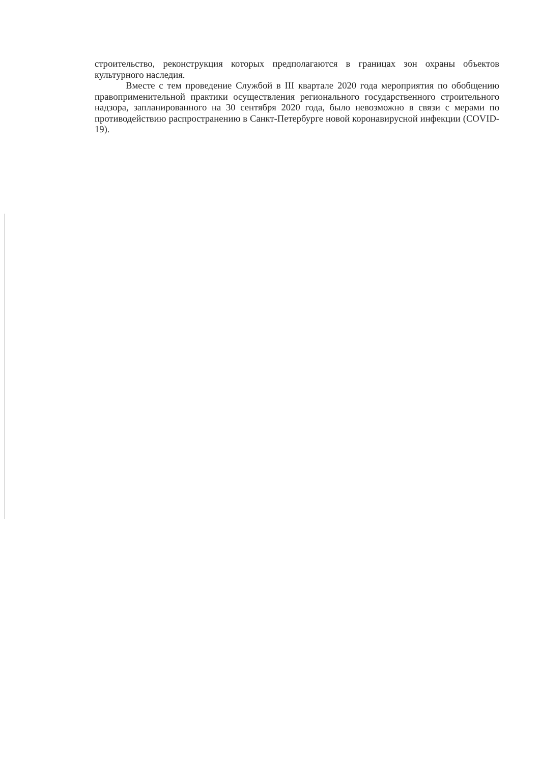строительство, реконструкция которых предполагаются в границах зон охраны объектов культурного наследия.
Вместе с тем проведение Службой в III квартале 2020 года мероприятия по обобщению правоприменительной практики осуществления регионального государственного строительного надзора, запланированного на 30 сентября 2020 года, было невозможно в связи с мерами по противодействию распространению в Санкт-Петербурге новой коронавирусной инфекции (COVID-19).